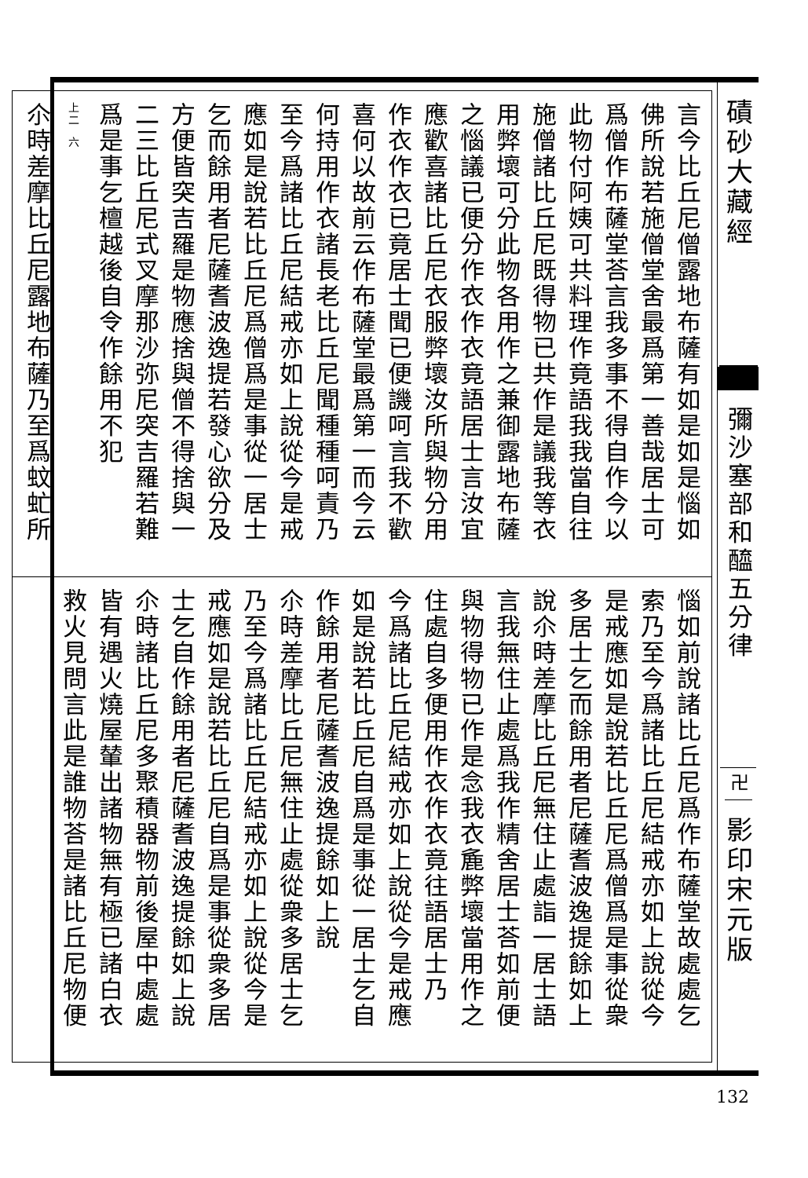磧砂大藏經
彌沙塞部和醯五分律
卍
影印宋元版
言今比丘尼僧露地布薩有如是如是惱如
佛所說若施僧堂舍最爲第一善哉居士可
爲僧作布薩堂荅言我多事不得自作今以
此物付阿姨可共料理作竟語我我當自往
施僧諸比丘尼既得物已共作是議我等衣
用弊壞可分此物各用作之兼御露地布薩
之惱議已便分作衣作衣竟語居士言汝宜
應歡喜諸比丘尼衣服弊壞汝所與物分用
作衣作衣已竟居士聞已便譏呵言我不歡
喜何以故前云作布薩堂最爲第一而今云
何持用作衣諸長老比丘尼聞種種呵責乃
至今爲諸比丘尼結戒亦如上說從今是戒
應如是說若比丘尼爲僧爲是事從一居士
乞而餘用者尼薩耆波逸提若發心欲分及
方便皆突吉羅是物應捨與僧不得捨與一
二三比丘尼式叉摩那沙弥尼突吉羅若難
爲是事乞檀越後自令作餘用不犯
上二 六
尒時差摩比丘尼露地布薩乃至爲蚊虻所
惱如前說諸比丘尼爲作布薩堂故處處乞
索乃至今爲諸比丘尼結戒亦如上說從今
是戒應如是說若比丘尼爲僧爲是事從衆
多居士乞而餘用者尼薩耆波逸提餘如上
說尒時差摩比丘尼無住止處詣一居士語
言我無住止處爲我作精舍居士荅如前便
與物得物已作是念我衣麁弊壞當用作之
住處自多便用作衣作衣竟往語居士乃
今爲諸比丘尼結戒亦如上說從今是戒應
如是說若比丘尼自爲是事從一居士乞自
作餘用者尼薩耆波逸提餘如上說
尒時差摩比丘尼無住止處從衆多居士乞
乃至今爲諸比丘尼結戒亦如上說從今是
戒應如是說若比丘尼自爲是事從衆多居
士乞自作餘用者尼薩耆波逸提餘如上說
尒時諸比丘尼多聚積器物前後屋中處處
皆有遇火燒屋輦出諸物無有極已諸白衣
救火見問言此是誰物荅是諸比丘尼物便
132